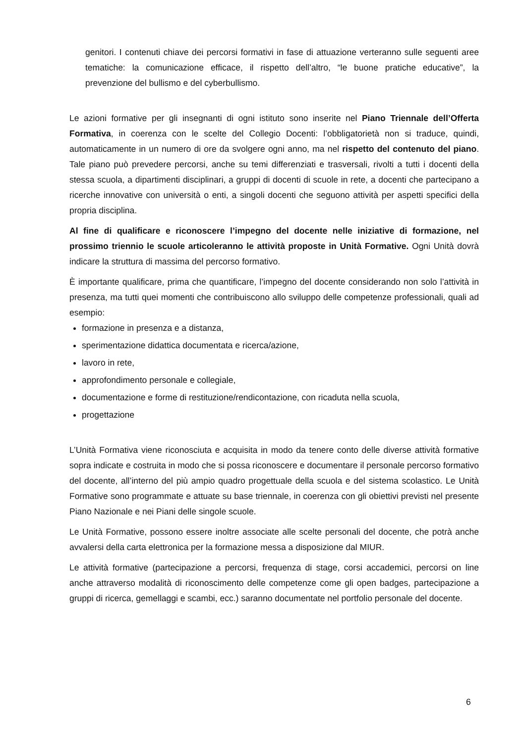genitori. I contenuti chiave dei percorsi formativi in fase di attuazione verteranno sulle seguenti aree tematiche: la comunicazione efficace, il rispetto dell’altro, “le buone pratiche educative”, la prevenzione del bullismo e del cyberbullismo.
Le azioni formative per gli insegnanti di ogni istituto sono inserite nel Piano Triennale dell’Offerta Formativa, in coerenza con le scelte del Collegio Docenti: l’obbligatorietà non si traduce, quindi, automaticamente in un numero di ore da svolgere ogni anno, ma nel rispetto del contenuto del piano. Tale piano può prevedere percorsi, anche su temi differenziati e trasversali, rivolti a tutti i docenti della stessa scuola, a dipartimenti disciplinari, a gruppi di docenti di scuole in rete, a docenti che partecipano a ricerche innovative con università o enti, a singoli docenti che seguono attività per aspetti specifici della propria disciplina.
Al fine di qualificare e riconoscere l’impegno del docente nelle iniziative di formazione, nel prossimo triennio le scuole articoleranno le attività proposte in Unità Formative. Ogni Unità dovrà indicare la struttura di massima del percorso formativo.
È importante qualificare, prima che quantificare, l’impegno del docente considerando non solo l’attività in presenza, ma tutti quei momenti che contribuiscono allo sviluppo delle competenze professionali, quali ad esempio:
formazione in presenza e a distanza,
sperimentazione didattica documentata e ricerca/azione,
lavoro in rete,
approfondimento personale e collegiale,
documentazione e forme di restituzione/rendicontazione, con ricaduta nella scuola,
progettazione
L’Unità Formativa viene riconosciuta e acquisita in modo da tenere conto delle diverse attività formative sopra indicate e costruita in modo che si possa riconoscere e documentare il personale percorso formativo del docente, all’interno del più ampio quadro progettuale della scuola e del sistema scolastico. Le Unità Formative sono programmate e attuate su base triennale, in coerenza con gli obiettivi previsti nel presente Piano Nazionale e nei Piani delle singole scuole.
Le Unità Formative, possono essere inoltre associate alle scelte personali del docente, che potrà anche avvalersi della carta elettronica per la formazione messa a disposizione dal MIUR.
Le attività formative (partecipazione a percorsi, frequenza di stage, corsi accademici, percorsi on line anche attraverso modalità di riconoscimento delle competenze come gli open badges, partecipazione a gruppi di ricerca, gemellaggi e scambi, ecc.) saranno documentate nel portfolio personale del docente.
6